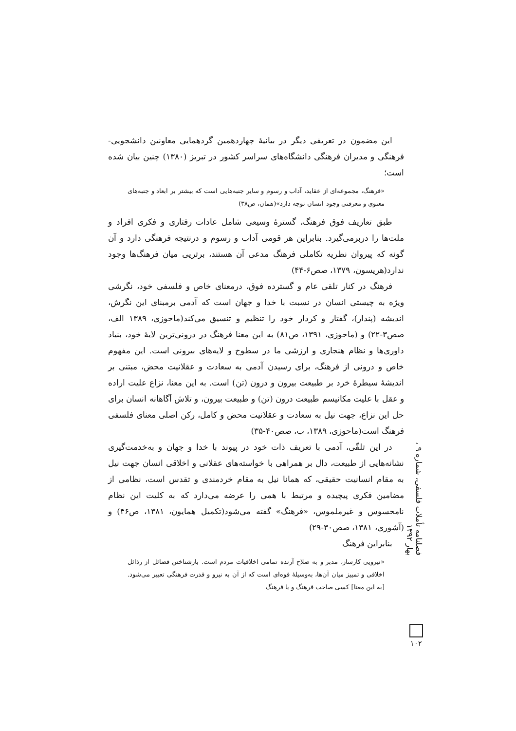این مضمون در تعریفی دیگر در بیانیهٔ چهاردهمین گردهمایی معاونین دانشجویی- فرهنگی و مدیران فرهنگی دانشگاه‌های سراسر کشور در تبریز (۱۳۸۰) چنین بیان شده است؛
«فرهنگ، مجموعه‌ای از عقاید، آداب و رسوم و سایر جنبه‌هایی است که بیشتر بر ابعاد و جنبه‌های معنوی و معرفتی وجود انسان توجه دارد»(همان، ص۳۸)
طبق تعاریف فوق فرهنگ، گسترهٔ وسیعی شامل عادات رفتاری و فکری افراد و ملت‌ها را دربرمی‌گیرد. بنابراین هر قومی آداب و رسوم و درنتیجه فرهنگی دارد و آن گونه که پیروان نظریه تکاملی فرهنگ مدعی آن هستند، برتریی میان فرهنگ‌ها وجود ندارد(هریسون، ۱۳۷۹، صص۶-۴۴)
فرهنگ در کنار تلقی عام و گسترده فوق، درمعنای خاص و فلسفی خود، نگرشی ویژه به چیستی انسان در نسبت با خدا و جهان است که آدمی برمبنای این نگرش، اندیشه (پندار)، گفتار و کردار خود را تنظیم و تنسیق می‌کند(ماحوزی، ۱۳۸۹ الف، صص۳-۲۲) و (ماحوزی، ۱۳۹۱، ص۸۱) به این معنا فرهنگ در درونی‌ترین لایهٔ خود، بنیاد داوری‌ها و نظام هنجاری و ارزشی ما در سطوح و لایه‌های بیرونی است. این مفهوم خاص و درونی از فرهنگ، برای رسیدن آدمی به سعادت و عقلانیت محض، مبتنی بر اندیشهٔ سیطرهٔ خرد بر طبیعت بیرون و درون (تن) است. به این معنا، نزاع علیت اراده و عقل با علیت مکانیسم طبیعت درون (تن) و طبیعت بیرون، و تلاش آگاهانه انسان برای حل این نزاع، جهت نیل به سعادت و عقلانیت محض و کامل، رکن اصلی معنای فلسفی فرهنگ است(ماحوزی، ۱۳۸۹، ب، صص۴۰-۳۵)
در این تلقّی، آدمی با تعریف ذات خود در پیوند با خدا و جهان و به‌خدمت‌گیری نشانه‌هایی از طبیعت، دال بر همراهی با خواسته‌های عقلانی و اخلاقی انسان جهت نیل به مقام انسانیت حقیقی، که همانا نیل به مقام خردمندی و تقدس است، نظامی از مضامین فکری پیچیده و مرتبط با همی را عرضه می‌دارد که به کلیت این نظام نامحسوس و غیرملموس، «فرهنگ» گفته می‌شود(تکمیل همایون، ۱۳۸۱، ص۴۶) و (آشوری، ۱۳۸۱، صص۳۰-۲۹)
بنابراین فرهنگ
«نیرویی کارساز، مدبر و به صلاح آرنده تمامی اخلاقیات مردم است. بازشناختن فضائل از رذائل اخلاقی و تمییز میان آن‌ها، به‌وسیلهٔ قوه‌ای است که از آن به نیرو و قدرت فرهنگی تعبیر می‌شود. [به این معنا] کسی صاحب فرهنگ و یا فرهنگ
فصلنامه تأملات فلسفی، شماره ۹ ، بهار ۱۳۹۲
۱۰۲